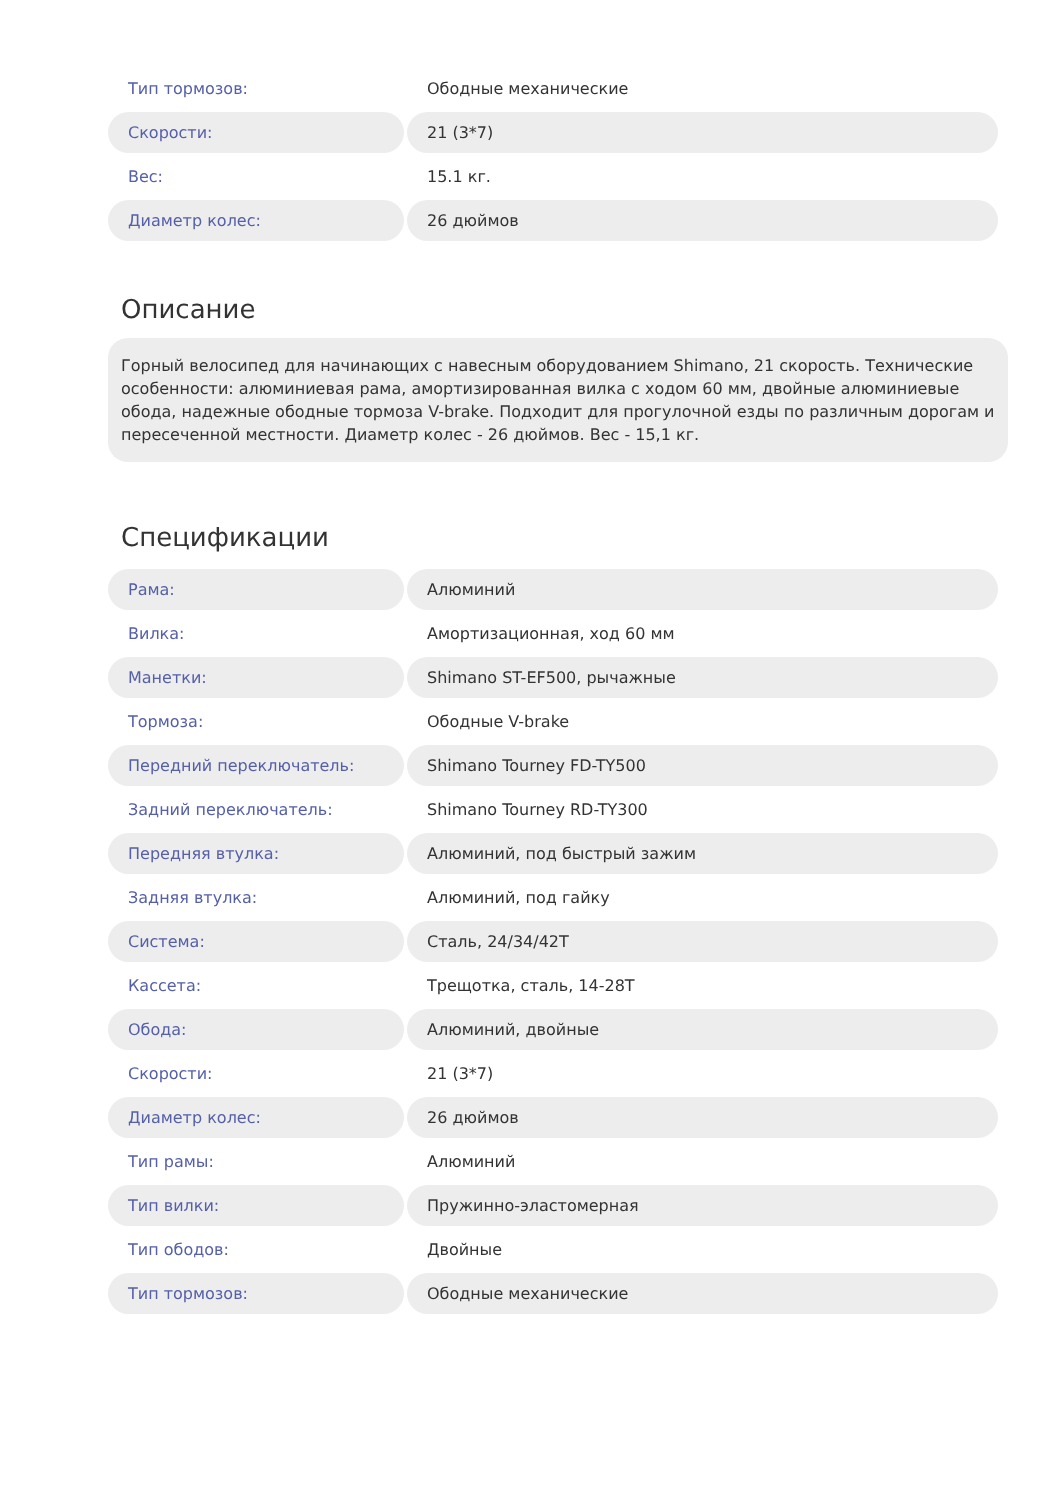| Тип тормозов: | Ободные механические |
| Скорости: | 21 (3*7) |
| Вес: | 15.1 кг. |
| Диаметр колес: | 26 дюймов |
Описание
Горный велосипед для начинающих с навесным оборудованием Shimano, 21 скорость. Технические особенности: алюминиевая рама, амортизированная вилка с ходом 60 мм, двойные алюминиевые обода, надежные ободные тормоза V-brake. Подходит для прогулочной езды по различным дорогам и пересеченной местности. Диаметр колес - 26 дюймов. Вес - 15,1 кг.
Спецификации
| Рама: | Алюминий |
| Вилка: | Амортизационная, ход 60 мм |
| Манетки: | Shimano ST-EF500, рычажные |
| Тормоза: | Ободные V-brake |
| Передний переключатель: | Shimano Tourney FD-TY500 |
| Задний переключатель: | Shimano Tourney RD-TY300 |
| Передняя втулка: | Алюминий, под быстрый зажим |
| Задняя втулка: | Алюминий, под гайку |
| Система: | Сталь, 24/34/42T |
| Кассета: | Трещотка, сталь, 14-28T |
| Обода: | Алюминий, двойные |
| Скорости: | 21 (3*7) |
| Диаметр колес: | 26 дюймов |
| Тип рамы: | Алюминий |
| Тип вилки: | Пружинно-эластомерная |
| Тип ободов: | Двойные |
| Тип тормозов: | Ободные механические |